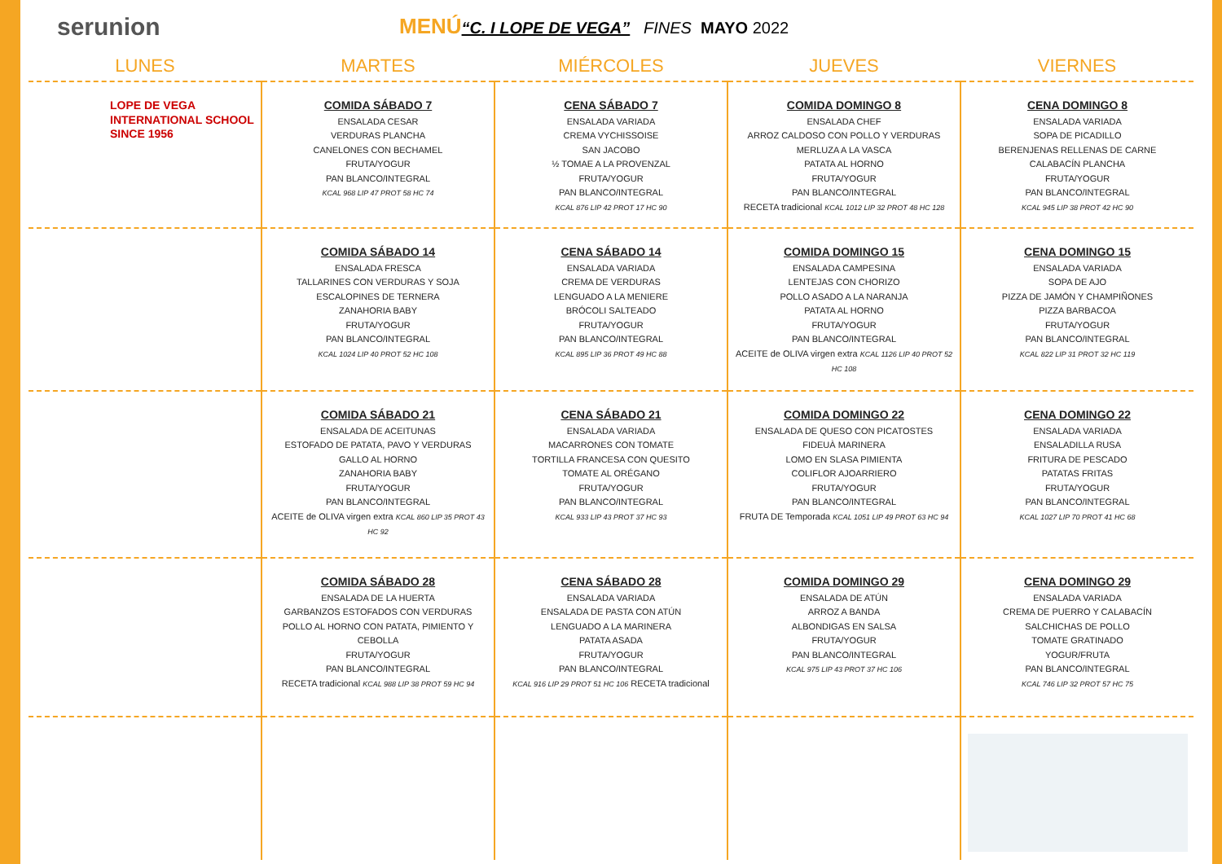serunion
MENÚ“C. I LOPE DE VEGA” FINES MAYO 2022
| LUNES | MARTES | MIÉRCOLES | JUEVES | VIERNES |
| --- | --- | --- | --- | --- |
| LOPE DE VEGA INTERNATIONAL SCHOOL SINCE 1956 | COMIDA SÁBADO 7 ENSALADA CESAR VERDURAS PLANCHA CANELONES CON BECHAMEL FRUTA/YOGUR PAN BLANCO/INTEGRAL KCAL 968 LIP 47 PROT 58 HC 74 | CENA SÁBADO 7 ENSALADA VARIADA CREMA VYCHISSOISE SAN JACOBO ½ TOMAE A LA PROVENZAL FRUTA/YOGUR PAN BLANCO/INTEGRAL KCAL 876 LIP 42 PROT 17 HC 90 | COMIDA DOMINGO 8 ENSALADA CHEF ARROZ CALDOSO CON POLLO Y VERDURAS MERLUZA A LA VASCA PATATA AL HORNO FRUTA/YOGUR PAN BLANCO/INTEGRAL RECETA tradicional KCAL 1012 LIP 32 PROT 48 HC 128 | CENA DOMINGO 8 ENSALADA VARIADA SOPA DE PICADILLO BERENJENAS RELLENAS DE CARNE CALABACÍN PLANCHA FRUTA/YOGUR PAN BLANCO/INTEGRAL KCAL 945 LIP 38 PROT 42 HC 90 |
| | COMIDA SÁBADO 14 ENSALADA FRESCA TALLARINES CON VERDURAS Y SOJA ESCALOPINES DE TERNERA ZANAHORIA BABY FRUTA/YOGUR PAN BLANCO/INTEGRAL KCAL 1024 LIP 40 PROT 52 HC 108 | CENA SÁBADO 14 ENSALADA VARIADA CREMA DE VERDURAS LENGUADO A LA MENIERE BRÓCOLI SALTEADO FRUTA/YOGUR PAN BLANCO/INTEGRAL KCAL 895 LIP 36 PROT 49 HC 88 | COMIDA DOMINGO 15 ENSALADA CAMPESINA LENTEJAS CON CHORIZO POLLO ASADO A LA NARANJA PATATA AL HORNO FRUTA/YOGUR PAN BLANCO/INTEGRAL ACEITE de OLIVA virgen extra KCAL 1126 LIP 40 PROT 52 HC 108 | CENA DOMINGO 15 ENSALADA VARIADA SOPA DE AJO PIZZA DE JAMÓN Y CHAMPIÑONES PIZZA BARBACOA FRUTA/YOGUR PAN BLANCO/INTEGRAL KCAL 822 LIP 31 PROT 32 HC 119 |
| | COMIDA SÁBADO 21 ENSALADA DE ACEITUNAS ESTOFADO DE PATATA, PAVO Y VERDURAS GALLO AL HORNO ZANAHORIA BABY FRUTA/YOGUR PAN BLANCO/INTEGRAL ACEITE de OLIVA virgen extra KCAL 860 LIP 35 PROT 43 HC 92 | CENA SÁBADO 21 ENSALADA VARIADA MACARRONES CON TOMATE TORTILLA FRANCESA CON QUESITO TOMATE AL ORÉGANO FRUTA/YOGUR PAN BLANCO/INTEGRAL KCAL 933 LIP 43 PROT 37 HC 93 | COMIDA DOMINGO 22 ENSALADA DE QUESO CON PICATOSTES FIDEUÀ MARINERA LOMO EN SLASA PIMIENTA COLIFLOR AJOARRIERO FRUTA/YOGUR PAN BLANCO/INTEGRAL FRUTA DE Temporada KCAL 1051 LIP 49 PROT 63 HC 94 | CENA DOMINGO 22 ENSALADA VARIADA ENSALADILLA RUSA FRITURA DE PESCADO PATATAS FRITAS FRUTA/YOGUR PAN BLANCO/INTEGRAL KCAL 1027 LIP 70 PROT 41 HC 68 |
| | COMIDA SÁBADO 28 ENSALADA DE LA HUERTA GARBANZOS ESTOFADOS CON VERDURAS POLLO AL HORNO CON PATATA, PIMIENTO Y CEBOLLA FRUTA/YOGUR PAN BLANCO/INTEGRAL RECETA tradicional KCAL 988 LIP 38 PROT 59 HC 94 | CENA SÁBADO 28 ENSALADA VARIADA ENSALADA DE PASTA CON ATÚN LENGUADO A LA MARINERA PATATA ASADA FRUTA/YOGUR PAN BLANCO/INTEGRAL KCAL 916 LIP 29 PROT 51 HC 106 RECETA tradicional | COMIDA DOMINGO 29 ENSALADA DE ATÚN ARROZ A BANDA ALBONDIGAS EN SALSA FRUTA/YOGUR PAN BLANCO/INTEGRAL KCAL 975 LIP 43 PROT 37 HC 106 | CENA DOMINGO 29 ENSALADA VARIADA CREMA DE PUERRO Y CALABACÍN SALCHICHAS DE POLLO TOMATE GRATINADO YOGUR/FRUTA PAN BLANCO/INTEGRAL KCAL 746 LIP 32 PROT 57 HC 75 |